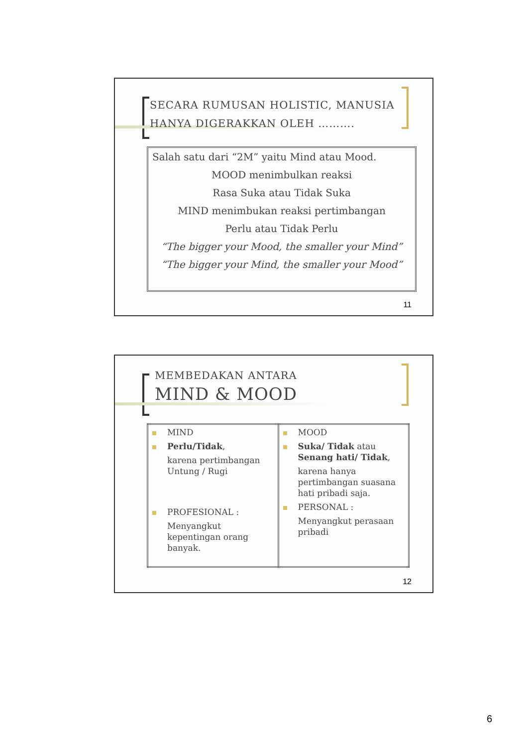SECARA RUMUSAN HOLISTIC, MANUSIA HANYA DIGERAKKAN OLEH ……….
Salah satu dari “2M” yaitu Mind atau Mood.
MOOD menimbulkan reaksi
Rasa Suka atau Tidak Suka
MIND menimbukan reaksi pertimbangan
Perlu atau Tidak Perlu
“The bigger your Mood, the smaller your Mind”
“The bigger your Mind, the smaller your Mood”
11
MEMBEDAKAN ANTARA
MIND & MOOD
| MIND Perlu/Tidak , karena pertimbangan Untung / Rugi PROFESIONAL : Menyangkut kepentingan orang banyak. | MOOD Suka/ Tidak atau Senang hati/ Tidak , karena hanya pertimbangan suasana hati pribadi saja. PERSONAL : Menyangkut perasaan pribadi |
12
6